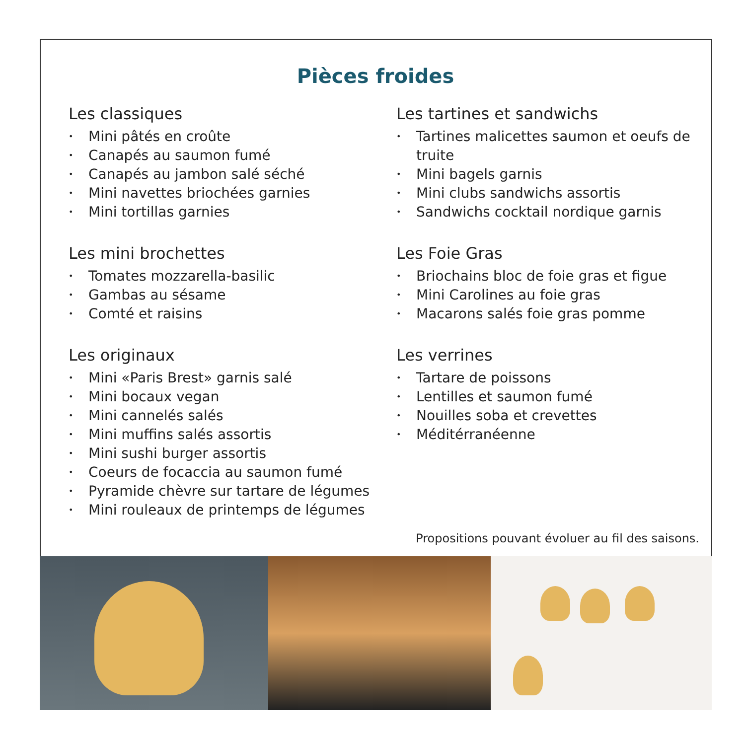Pièces froides
Les classiques
• Mini pâtés en croûte
• Canapés au saumon fumé
• Canapés au jambon salé séché
• Mini navettes briochées garnies
• Mini tortillas garnies
Les mini brochettes
• Tomates mozzarella-basilic
• Gambas au sésame
• Comté et raisins
Les originaux
• Mini «Paris Brest» garnis salé
• Mini bocaux vegan
• Mini cannelés salés
• Mini muffins salés assortis
• Mini sushi burger assortis
• Coeurs de focaccia au saumon fumé
• Pyramide chèvre sur tartare de légumes
• Mini rouleaux de printemps de légumes
Les tartines et sandwichs
• Tartines malicettes saumon et oeufs de truite
• Mini bagels garnis
• Mini clubs sandwichs assortis
• Sandwichs cocktail nordique garnis
Les Foie Gras
• Briochains bloc de foie gras et figue
• Mini Carolines au foie gras
• Macarons salés foie gras pomme
Les verrines
• Tartare de poissons
• Lentilles et saumon fumé
• Nouilles soba et crevettes
• Méditérranéenne
Propositions pouvant évoluer au fil des saisons.